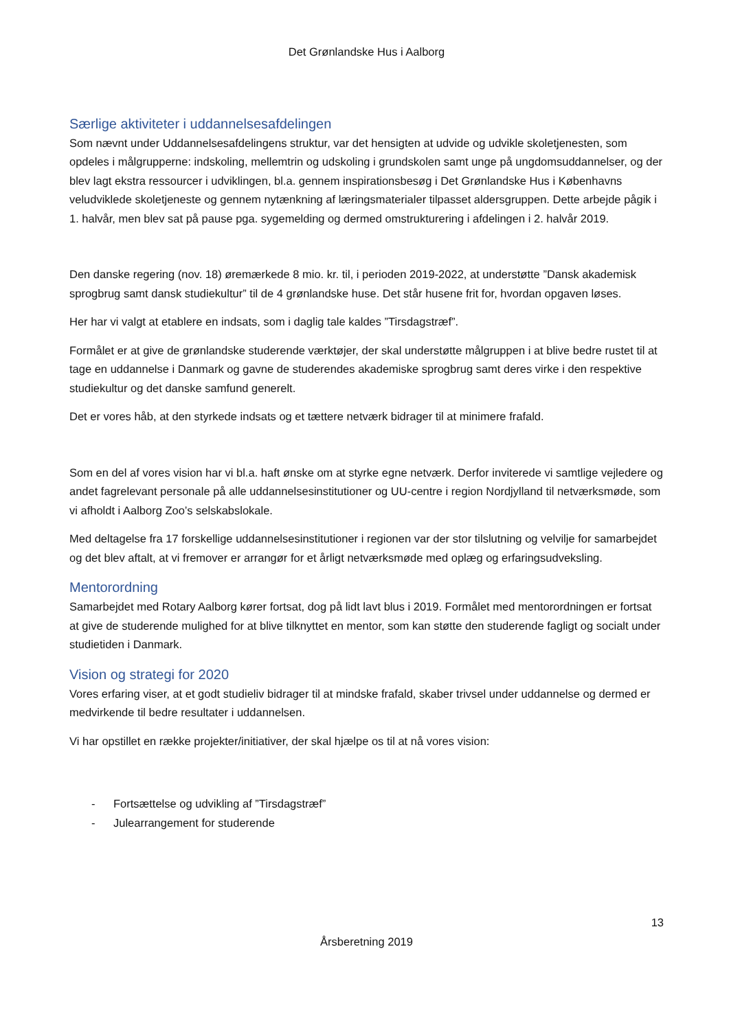Det Grønlandske Hus i Aalborg
Særlige aktiviteter i uddannelsesafdelingen
Som nævnt under Uddannelsesafdelingens struktur, var det hensigten at udvide og udvikle skoletjenesten, som opdeles i målgrupperne: indskoling, mellemtrin og udskoling i grundskolen samt unge på ungdomsuddannelser, og der blev lagt ekstra ressourcer i udviklingen, bl.a. gennem inspirationsbesøg i Det Grønlandske Hus i Københavns veludviklede skoletjeneste og gennem nytænkning af læringsmaterialer tilpasset aldersgruppen. Dette arbejde pågik i 1. halvår, men blev sat på pause pga. sygemelding og dermed omstrukturering i afdelingen i 2. halvår 2019.
Den danske regering (nov. 18) øremærkede 8 mio. kr. til, i perioden 2019-2022, at understøtte ”Dansk akademisk sprogbrug samt dansk studiekultur” til de 4 grønlandske huse. Det står husene frit for, hvordan opgaven løses.
Her har vi valgt at etablere en indsats, som i daglig tale kaldes ”Tirsdagstræf”.
Formålet er at give de grønlandske studerende værktøjer, der skal understøtte målgruppen i at blive bedre rustet til at tage en uddannelse i Danmark og gavne de studerendes akademiske sprogbrug samt deres virke i den respektive studiekultur og det danske samfund generelt.
Det er vores håb, at den styrkede indsats og et tættere netværk bidrager til at minimere frafald.
Som en del af vores vision har vi bl.a. haft ønske om at styrke egne netværk. Derfor inviterede vi samtlige vejledere og andet fagrelevant personale på alle uddannelsesinstitutioner og UU-centre i region Nordjylland til netværksmøde, som vi afholdt i Aalborg Zoo’s selskabslokale.
Med deltagelse fra 17 forskellige uddannelsesinstitutioner i regionen var der stor tilslutning og velvilje for samarbejdet og det blev aftalt, at vi fremover er arrangør for et årligt netværksmøde med oplæg og erfaringsudveksling.
Mentorordning
Samarbejdet med Rotary Aalborg kører fortsat, dog på lidt lavt blus i 2019. Formålet med mentorordningen er fortsat at give de studerende mulighed for at blive tilknyttet en mentor, som kan støtte den studerende fagligt og socialt under studietiden i Danmark.
Vision og strategi for 2020
Vores erfaring viser, at et godt studieliv bidrager til at mindske frafald, skaber trivsel under uddannelse og dermed er medvirkende til bedre resultater i uddannelsen.
Vi har opstillet en række projekter/initiativer, der skal hjælpe os til at nå vores vision:
- Fortsættelse og udvikling af ”Tirsdagstræf”
- Julearrangement for studerende
13
Årsberetning 2019